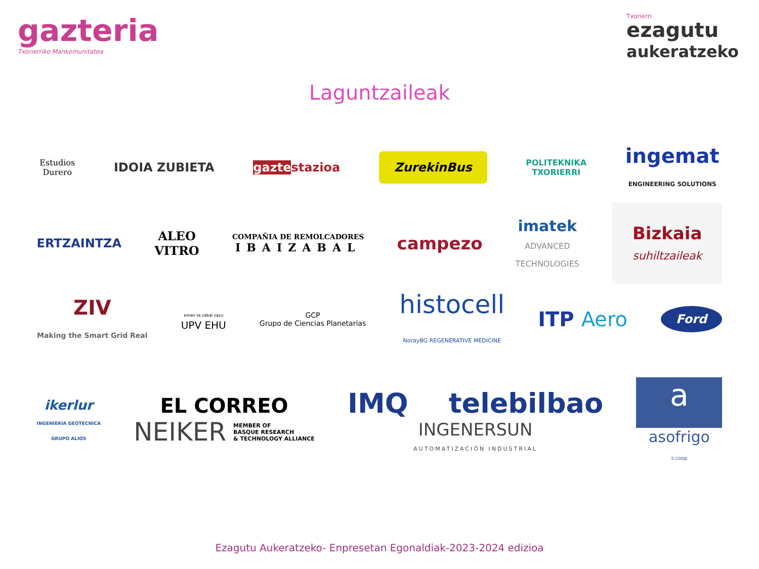gazteria
Txorierriko Mankomunitatea
Txorierri
ezagutu
aukeratzeko
Laguntzaileak
Estudios
Durero
IDOIA ZUBIETA gazte stazioa
ZurekinBus
POLITEKNIKA
TXORIERRI
ingemat
ENGINEERING SOLUTIONS
ERTZAINTZA
ALEO
VITRO
COMPAÑIA DE REMOLCADORES
IBAIZABAL
campezo
imatek
ADVANCED
TECHNOLOGIES
Bizkaia
suhiltzaileak
ZIV
Making the Smart Grid Real
eman ta zabal zazu
UPV EHU
GCP
Grupo de Ciencias Planetarias
histocell
NorayBG REGENERATIVE MEDICINE
ITP Aero
Ford
ikerlur
INGENIERÍA GEOTÉCNICA
GRUPO ALIOS
EL CORREO
NEIKER MEMBER OF
BASQUE RESEARCH
& TECHNOLOGY ALLIANCE
IMQ telebilbao
INGENERSUN
AUTOMATIZACIÓN INDUSTRIAL
a
asofrigo
s.coop
Ezagutu Aukeratzeko- Enpresetan Egonaldiak-2023-2024 edizioa